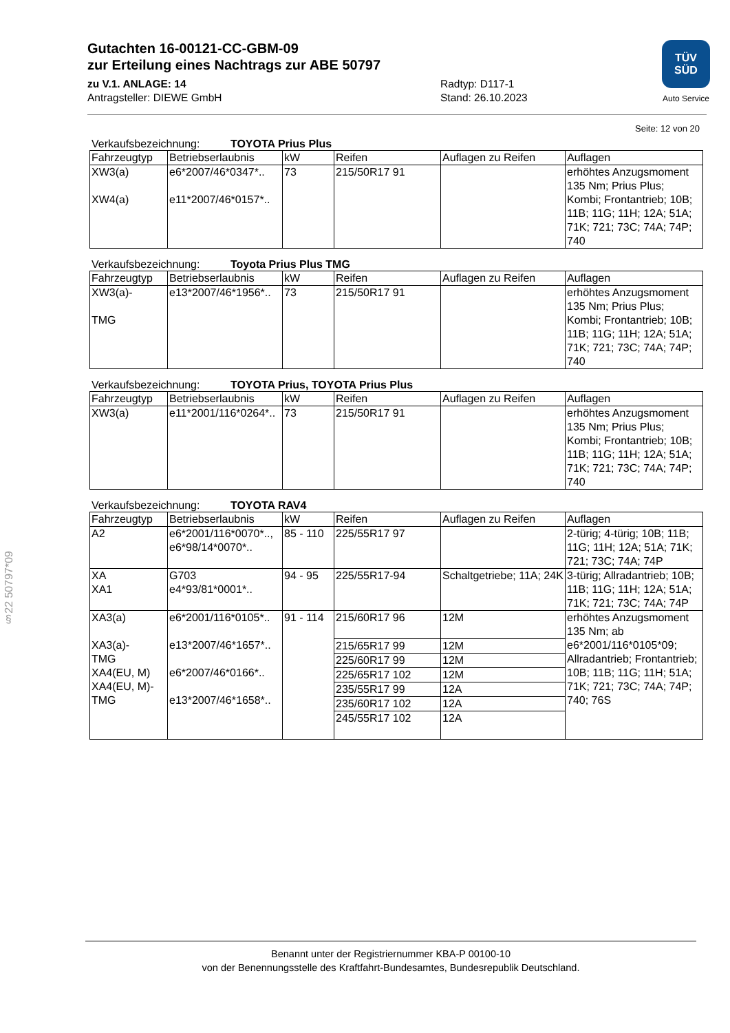§22 50797*09
TÜV
SÜD
Auto Service
Gutachten 16-00121-CC-GBM-09
zur Erteilung eines Nachtrags zur ABE 50797
zu V.1. ANLAGE: 14
Antragsteller: DIEWE GmbH
Radtyp: D117-1
Stand: 26.10.2023
Seite: 12 von 20
Verkaufsbezeichnung: TOYOTA Prius Plus
| Fahrzeugtyp | Betriebserlaubnis | kW | Reifen | Auflagen zu Reifen | Auflagen |
| --- | --- | --- | --- | --- | --- |
| XW3(a) XW4(a) | e6*2007/46*0347*.. e11*2007/46*0157*.. | 73 | 215/50R17 91 | | erhöhtes Anzugsmoment 135 Nm; Prius Plus; Kombi; Frontantrieb; 10B; 11B; 11G; 11H; 12A; 51A; 71K; 721; 73C; 74A; 74P; 740 |
Verkaufsbezeichnung: Toyota Prius Plus TMG
| Fahrzeugtyp | Betriebserlaubnis | kW | Reifen | Auflagen zu Reifen | Auflagen |
| --- | --- | --- | --- | --- | --- |
| XW3(a)- TMG | e13*2007/46*1956*.. | 73 | 215/50R17 91 | | erhöhtes Anzugsmoment 135 Nm; Prius Plus; Kombi; Frontantrieb; 10B; 11B; 11G; 11H; 12A; 51A; 71K; 721; 73C; 74A; 74P; 740 |
Verkaufsbezeichnung: TOYOTA Prius, TOYOTA Prius Plus
| Fahrzeugtyp | Betriebserlaubnis | kW | Reifen | Auflagen zu Reifen | Auflagen |
| --- | --- | --- | --- | --- | --- |
| XW3(a) | e11*2001/116*0264*.. | 73 | 215/50R17 91 | | erhöhtes Anzugsmoment 135 Nm; Prius Plus; Kombi; Frontantrieb; 10B; 11B; 11G; 11H; 12A; 51A; 71K; 721; 73C; 74A; 74P; 740 |
Verkaufsbezeichnung: TOYOTA RAV4
| Fahrzeugtyp | Betriebserlaubnis | kW | Reifen | Auflagen zu Reifen | Auflagen |
| --- | --- | --- | --- | --- | --- |
| A2 | e6*2001/116*0070*.., e6*98/14*0070*.. | 85 - 110 | 225/55R17 97 | | 2-türig; 4-türig; 10B; 11B; 11G; 11H; 12A; 51A; 71K; 721; 73C; 74A; 74P |
| XA XA1 | G703 e4*93/81*0001*.. | 94 - 95 | 225/55R17-94 | Schaltgetriebe; 11A; 24K | 3-türig; Allradantrieb; 10B; 11B; 11G; 11H; 12A; 51A; 71K; 721; 73C; 74A; 74P |
| XA3(a) XA3(a)- TMG XA4(EU, M) XA4(EU, M)-TMG | e6*2001/116*0105*.. e13*2007/46*1657*.. e6*2007/46*0166*.. e13*2007/46*1658*.. | 91 - 114 | 215/60R17 96 | 12M | erhöhtes Anzugsmoment 135 Nm; ab e6*2001/116*0105*09; Allradantrieb; Frontantrieb; 10B; 11B; 11G; 11H; 51A; 71K; 721; 73C; 74A; 74P; 740; 76S |
| | | | 215/65R17 99 | 12M | |
| | | | 225/60R17 99 | 12M | |
| | | | 225/65R17 102 | 12M | |
| | | | 235/55R17 99 | 12A | |
| | | | 235/60R17 102 | 12A | |
| | | | 245/55R17 102 | 12A | |
Benannt unter der Registriernummer KBA-P 00100-10
von der Benennungsstelle des Kraftfahrt-Bundesamtes, Bundesrepublik Deutschland.